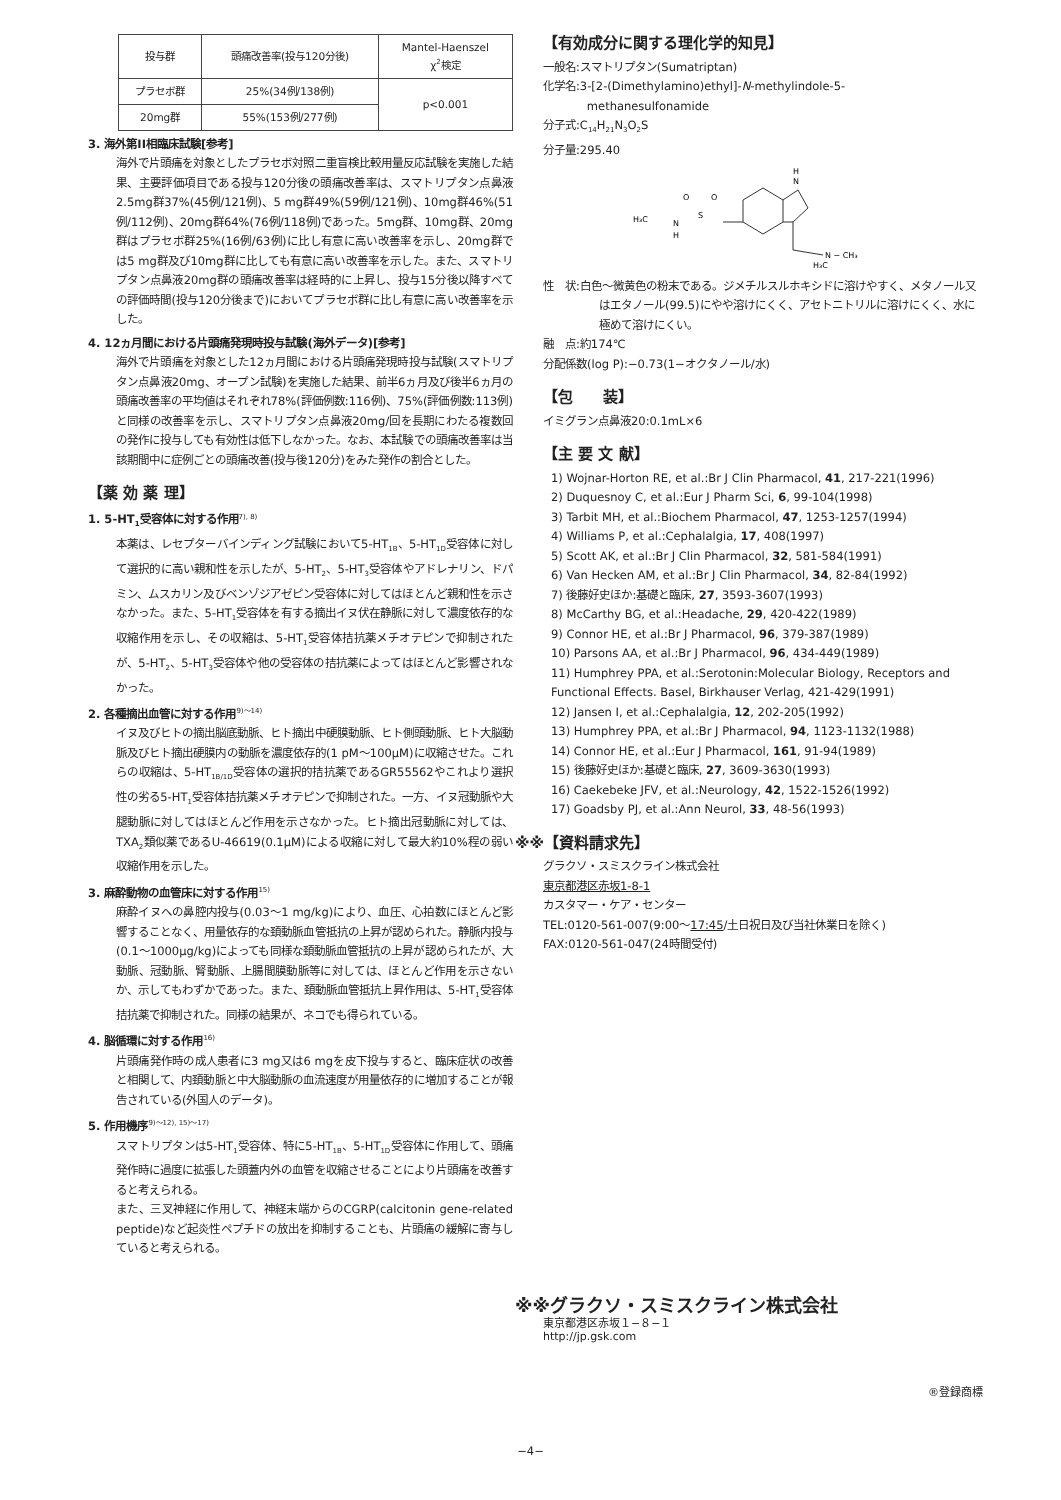| 投与群 | 頭痛改善率(投与120分後) | Mantel-Haenszel χ<sup>2</sup>検定 |
| --- | --- | --- |
| プラセボ群 | 25%(34例/138例) | p<0.001 |
| 20mg群 | 55%(153例/277例) | |
3. 海外第II相臨床試験[参考]
海外で片頭痛を対象としたプラセボ対照二重盲検比較用量反応試験を実施した結果、主要評価項目である投与120分後の頭痛改善率は、スマトリプタン点鼻液2.5mg群37%(45例/121例)、5 mg群49%(59例/121例)、10mg群46%(51例/112例)、20mg群64%(76例/118例)であった。5mg群、10mg群、20mg群はプラセボ群25%(16例/63例)に比し有意に高い改善率を示し、20mg群では5 mg群及び10mg群に比しても有意に高い改善率を示した。また、スマトリプタン点鼻液20mg群の頭痛改善率は経時的に上昇し、投与15分後以降すべての評価時間(投与120分後まで)においてプラセボ群に比し有意に高い改善率を示した。
4. 12ヵ月間における片頭痛発現時投与試験(海外データ)[参考]
海外で片頭痛を対象とした12ヵ月間における片頭痛発現時投与試験(スマトリプタン点鼻液20mg、オープン試験)を実施した結果、前半6ヵ月及び後半6ヵ月の頭痛改善率の平均値はそれぞれ78%(評価例数:116例)、75%(評価例数:113例)と同様の改善率を示し、スマトリプタン点鼻液20mg/回を長期にわたる複数回の発作に投与しても有効性は低下しなかった。なお、本試験での頭痛改善率は当該期間中に症例ごとの頭痛改善(投与後120分)をみた発作の割合とした。
【薬 効 薬 理】
1. 5-HT<sub>1</sub>受容体に対する作用<sup>7), 8)</sup>
本薬は、レセプターバインディング試験において5-HT<sub>1B</sub>、5-HT<sub>1D</sub>受容体に対して選択的に高い親和性を示したが、5-HT<sub>2</sub>、5-HT<sub>3</sub>受容体やアドレナリン、ドパミン、ムスカリン及びベンゾジアゼピン受容体に対してはほとんど親和性を示さなかった。また、5-HT<sub>1</sub>受容体を有する摘出イヌ伏在静脈に対して濃度依存的な収縮作用を示し、その収縮は、5-HT<sub>1</sub>受容体拮抗薬メチオテピンで抑制されたが、5-HT<sub>2</sub>、5-HT<sub>3</sub>受容体や他の受容体の拮抗薬によってはほとんど影響されなかった。
2. 各種摘出血管に対する作用<sup>9)～14)</sup>
イヌ及びヒトの摘出脳底動脈、ヒト摘出中硬膜動脈、ヒト側頭動脈、ヒト大脳動脈及びヒト摘出硬膜内の動脈を濃度依存的(1 pM～100μM)に収縮させた。これらの収縮は、5-HT<sub>1B/1D</sub>受容体の選択的拮抗薬であるGR55562やこれより選択性の劣る5-HT<sub>1</sub>受容体拮抗薬メチオテピンで抑制された。一方、イヌ冠動脈や大腿動脈に対してはほとんど作用を示さなかった。ヒト摘出冠動脈に対しては、TXA<sub>2</sub>類似薬であるU-46619(0.1μM)による収縮に対して最大約10%程の弱い収縮作用を示した。
3. 麻酔動物の血管床に対する作用<sup>15)</sup>
麻酔イヌへの鼻腔内投与(0.03～1 mg/kg)により、血圧、心拍数にほとんど影響することなく、用量依存的な頚動脈血管抵抗の上昇が認められた。静脈内投与(0.1～1000μg/kg)によっても同様な頚動脈血管抵抗の上昇が認められたが、大動脈、冠動脈、腎動脈、上腸間膜動脈等に対しては、ほとんど作用を示さないか、示してもわずかであった。また、頚動脈血管抵抗上昇作用は、5-HT<sub>1</sub>受容体拮抗薬で抑制された。同様の結果が、ネコでも得られている。
4. 脳循環に対する作用<sup>16)</sup>
片頭痛発作時の成人患者に3 mg又は6 mgを皮下投与すると、臨床症状の改善と相関して、内頚動脈と中大脳動脈の血流速度が用量依存的に増加することが報告されている(外国人のデータ)。
5. 作用機序<sup>9)～12), 15)～17)</sup>
スマトリプタンは5-HT<sub>1</sub>受容体、特に5-HT<sub>1B</sub>、5-HT<sub>1D</sub>受容体に作用して、頭痛発作時に過度に拡張した頭蓋内外の血管を収縮させることにより片頭痛を改善すると考えられる。
また、三叉神経に作用して、神経末端からのCGRP(calcitonin gene-related peptide)など起炎性ペプチドの放出を抑制することも、片頭痛の緩解に寄与していると考えられる。
【有効成分に関する理化学的知見】
一般名:スマトリプタン(Sumatriptan)
化学名:3-[2-(Dimethylamino)ethyl]-N-methylindole-5-
methanesulfonamide
分子式:C<sub>14</sub>H<sub>21</sub>N<sub>3</sub>O<sub>2</sub>S
分子量:295.40
H
N
O
O
S
H₃C
N
H
N − CH₃
H₃C
性　状:白色～微黄色の粉末である。ジメチルスルホキシドに溶けやすく、メタノール又はエタノール(99.5)にやや溶けにくく、アセトニトリルに溶けにくく、水に極めて溶けにくい。
融　点:約174℃
分配係数(log P):−0.73(1−オクタノール/水)
【包　　装】
イミグラン点鼻液20:0.1mL×6
【主 要 文 献】
1) Wojnar-Horton RE, et al.:Br J Clin Pharmacol, 41, 217-221(1996)
2) Duquesnoy C, et al.:Eur J Pharm Sci, 6, 99-104(1998)
3) Tarbit MH, et al.:Biochem Pharmacol, 47, 1253-1257(1994)
4) Williams P, et al.:Cephalalgia, 17, 408(1997)
5) Scott AK, et al.:Br J Clin Pharmacol, 32, 581-584(1991)
6) Van Hecken AM, et al.:Br J Clin Pharmacol, 34, 82-84(1992)
7) 後藤好史ほか:基礎と臨床, 27, 3593-3607(1993)
8) McCarthy BG, et al.:Headache, 29, 420-422(1989)
9) Connor HE, et al.:Br J Pharmacol, 96, 379-387(1989)
10) Parsons AA, et al.:Br J Pharmacol, 96, 434-449(1989)
11) Humphrey PPA, et al.:Serotonin:Molecular Biology, Receptors and Functional Effects. Basel, Birkhauser Verlag, 421-429(1991)
12) Jansen I, et al.:Cephalalgia, 12, 202-205(1992)
13) Humphrey PPA, et al.:Br J Pharmacol, 94, 1123-1132(1988)
14) Connor HE, et al.:Eur J Pharmacol, 161, 91-94(1989)
15) 後藤好史ほか:基礎と臨床, 27, 3609-3630(1993)
16) Caekebeke JFV, et al.:Neurology, 42, 1522-1526(1992)
17) Goadsby PJ, et al.:Ann Neurol, 33, 48-56(1993)
※※【資料請求先】
グラクソ・スミスクライン株式会社
東京都港区赤坂1-8-1
カスタマー・ケア・センター
TEL:0120-561-007(9:00～17:45/土日祝日及び当社休業日を除く)
FAX:0120-561-047(24時間受付)
※※グラクソ・スミスクライン株式会社
東京都港区赤坂１−８−１
http://jp.gsk.com
®登録商標
−4−